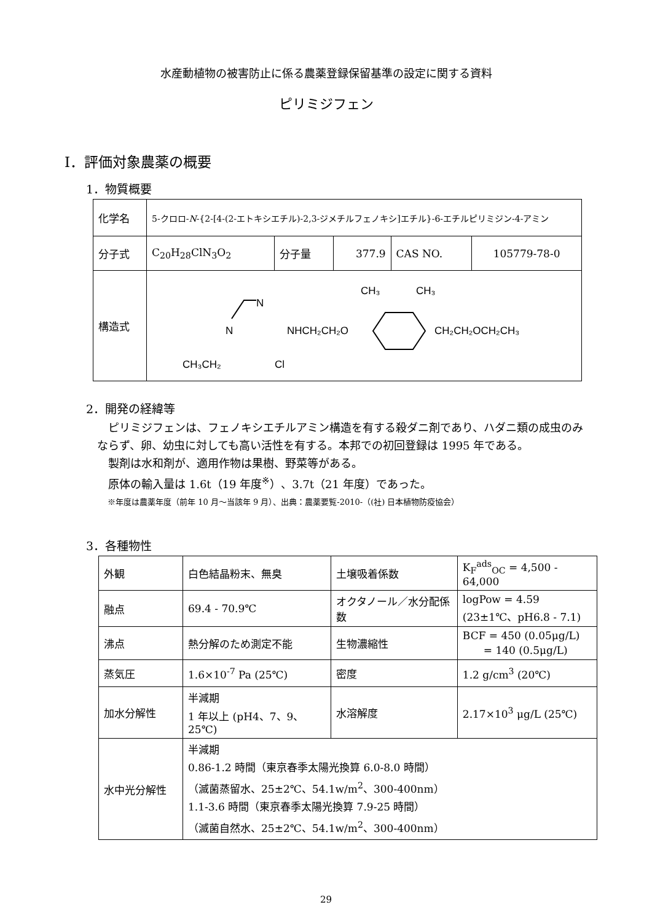水産動植物の被害防止に係る農薬登録保留基準の設定に関する資料
ピリミジフェン
Ⅰ．評価対象農薬の概要
1．物質概要
| 化学名 | 5-クロロ- N -{2-[4-(2-エトキシエチル)-2,3-ジメチルフェノキシ]エチル}-6-エチルピリミジン-4-アミン | | | | |
| 分子式 | C<sub>20</sub>H<sub>28</sub>ClN<sub>3</sub>O<sub>2</sub> | 分子量 | 377.9 | CAS NO. | 105779-78-0 |
| 構造式 | N N NHCH₂CH₂O CH₃ CH₃ CH₂CH₂OCH₂CH₃ CH₃CH₂ Cl | | | | |
2．開発の経緯等
　ピリミジフェンは、フェノキシエチルアミン構造を有する殺ダニ剤であり、ハダニ類の成虫のみならず、卵、幼虫に対しても高い活性を有する。本邦での初回登録は 1995 年である。
　製剤は水和剤が、適用作物は果樹、野菜等がある。
　原体の輸入量は 1.6t（19 年度<sup>※</sup>）、3.7t（21 年度）であった。
※年度は農薬年度（前年 10 月～当該年 9 月）、出典：農薬要覧-2010-（(社) 日本植物防疫協会）
3．各種物性
| 外観 | 白色結晶粉末、無臭 | 土壌吸着係数 | K<sub>F</sub><sup>ads</sup><sub>OC</sub> = 4,500 - 64,000 |
| 融点 | 69.4 - 70.9℃ | オクタノール／水分配係数 | logPow = 4.59 (23±1℃、pH6.8 - 7.1) |
| 沸点 | 熱分解のため測定不能 | 生物濃縮性 | BCF = 450 (0.05μg/L) = 140 (0.5μg/L) |
| 蒸気圧 | 1.6×10<sup>-7</sup> Pa (25℃) | 密度 | 1.2 g/cm<sup>3</sup> (20℃) |
| 加水分解性 | 半減期 1 年以上 (pH4、7、9、25℃) | 水溶解度 | 2.17×10<sup>3</sup> μg/L (25℃) |
| 水中光分解性 | 半減期 0.86-1.2 時間（東京春季太陽光換算 6.0-8.0 時間） （滅菌蒸留水、25±2℃、54.1w/m<sup>2</sup>、300-400nm） 1.1-3.6 時間（東京春季太陽光換算 7.9-25 時間） （滅菌自然水、25±2℃、54.1w/m<sup>2</sup>、300-400nm） | | |
29